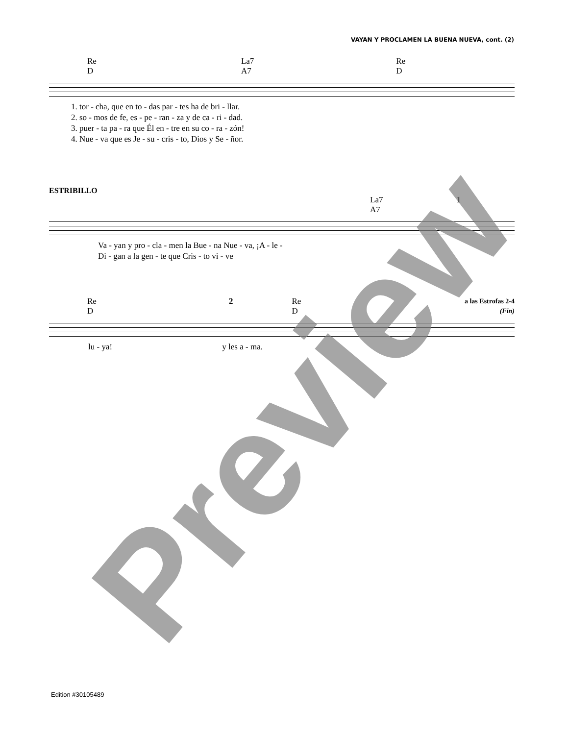VAYAN Y PROCLAMEN LA BUENA NUEVA, cont. (2)
Re
D La7
A7 Re
D
1. tor - cha, que en to - das par - tes ha de bri - llar.
2. so - mos de fe, es - pe - ran - za y de ca - ri - dad.
3. puer - ta pa - ra que Él en - tre en su co - ra - zón!
4. Nue - va que es Je - su - cris - to, Dios y Se - ñor.
ESTRIBILLO
La7
A7 1
Va - yan y pro - cla - men la Bue - na Nue - va, ¡A - le -
Di - gan a la gen - te que Cris - to vi - ve
Re
D 2 Re
D a las Estrofas 2-4
(Fin)
lu - ya! y les a - ma.
Preview
Edition #30105489